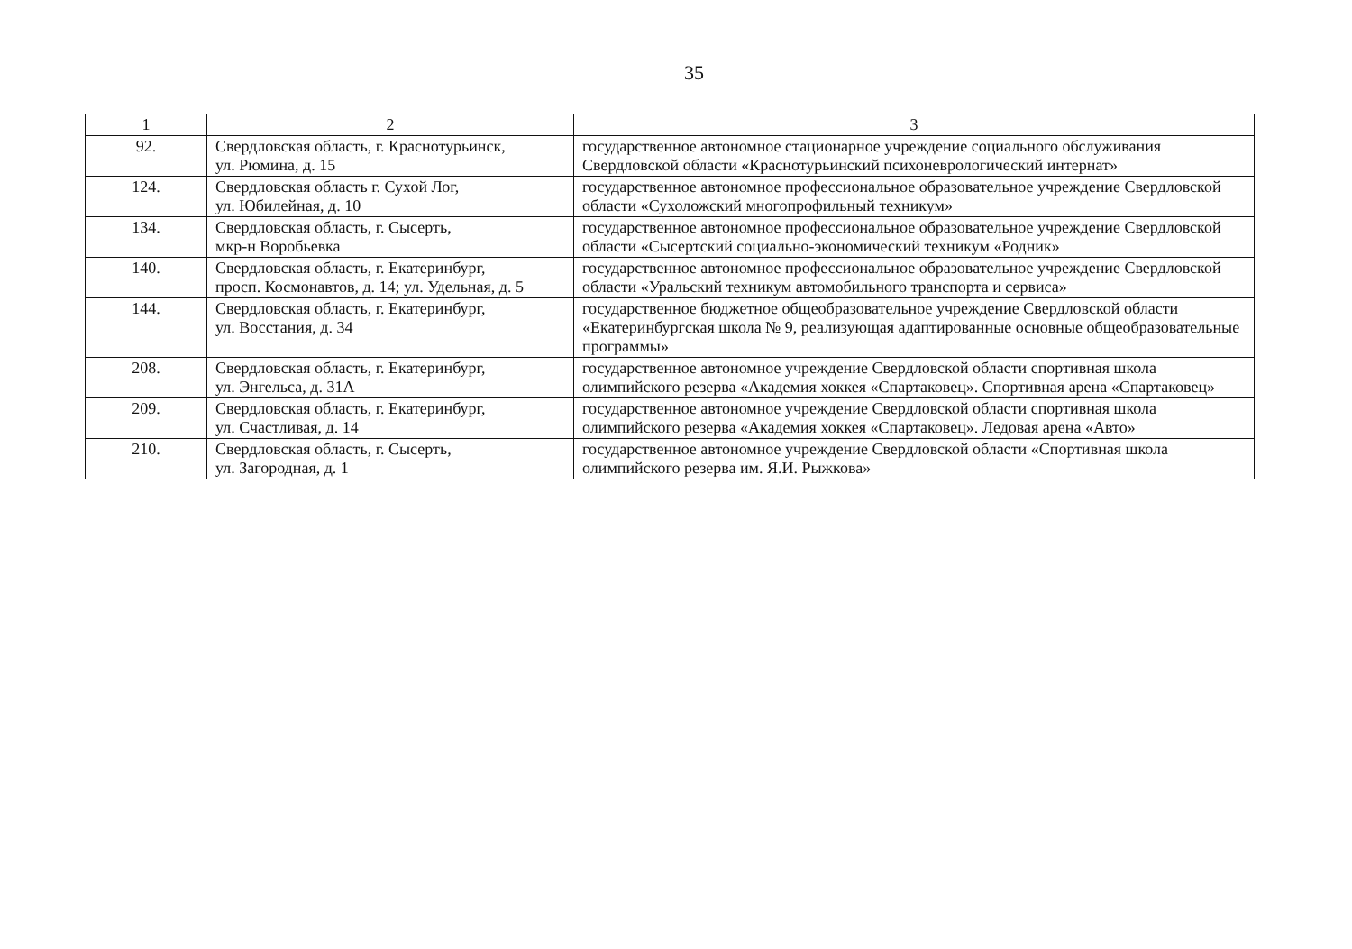35
| 1 | 2 | 3 |
| --- | --- | --- |
| 92. | Свердловская область, г. Краснотурьинск, ул. Рюмина, д. 15 | государственное автономное стационарное учреждение социального обслуживания Свердловской области «Краснотурьинский психоневрологический интернат» |
| 124. | Свердловская область г. Сухой Лог, ул. Юбилейная, д. 10 | государственное автономное профессиональное образовательное учреждение Свердловской области «Сухоложский многопрофильный техникум» |
| 134. | Свердловская область, г. Сысерть, мкр-н Воробьевка | государственное автономное профессиональное образовательное учреждение Свердловской области «Сысертский социально-экономический техникум «Родник» |
| 140. | Свердловская область, г. Екатеринбург, просп. Космонавтов, д. 14; ул. Удельная, д. 5 | государственное автономное профессиональное образовательное учреждение Свердловской области «Уральский техникум автомобильного транспорта и сервиса» |
| 144. | Свердловская область, г. Екатеринбург, ул. Восстания, д. 34 | государственное бюджетное общеобразовательное учреждение Свердловской области «Екатеринбургская школа № 9, реализующая адаптированные основные общеобразовательные программы» |
| 208. | Свердловская область, г. Екатеринбург, ул. Энгельса, д. 31А | государственное автономное учреждение Свердловской области спортивная школа олимпийского резерва «Академия хоккея «Спартаковец». Спортивная арена «Спартаковец» |
| 209. | Свердловская область, г. Екатеринбург, ул. Счастливая, д. 14 | государственное автономное учреждение Свердловской области спортивная школа олимпийского резерва «Академия хоккея «Спартаковец». Ледовая арена «Авто» |
| 210. | Свердловская область, г. Сысерть, ул. Загородная, д. 1 | государственное автономное учреждение Свердловской области «Спортивная школа олимпийского резерва им. Я.И. Рыжкова» |